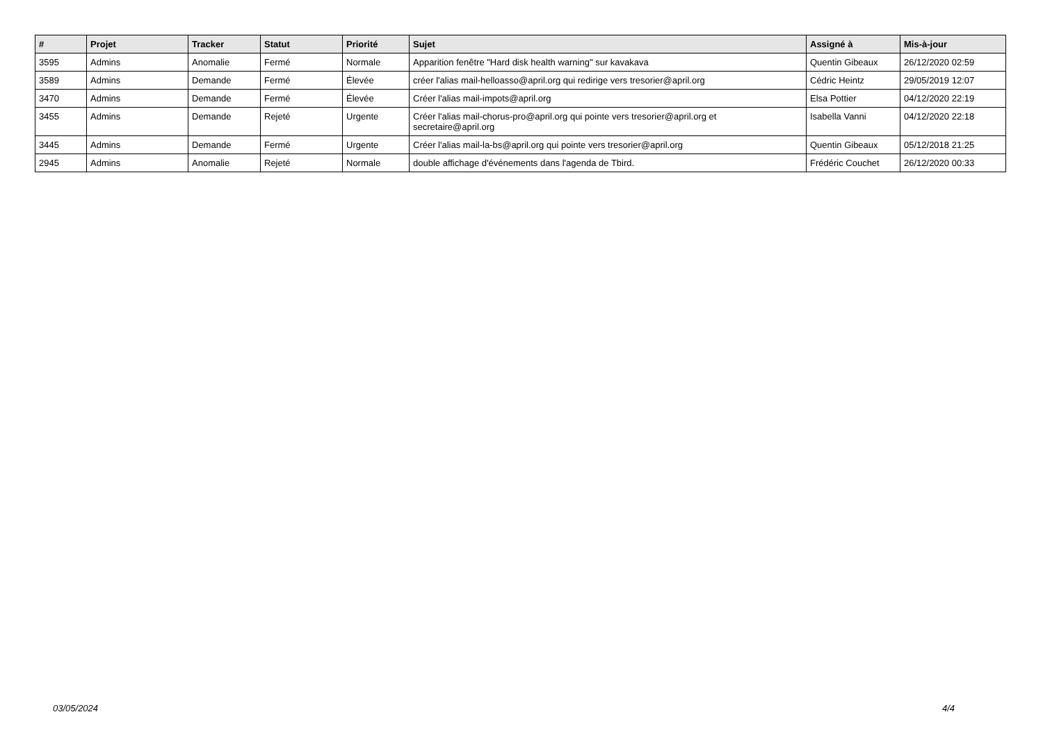| # | Projet | Tracker | Statut | Priorité | Sujet | Assigné à | Mis-à-jour |
| --- | --- | --- | --- | --- | --- | --- | --- |
| 3595 | Admins | Anomalie | Fermé | Normale | Apparition fenêtre "Hard disk health warning" sur kavakava | Quentin Gibeaux | 26/12/2020 02:59 |
| 3589 | Admins | Demande | Fermé | Élevée | créer l'alias mail-helloasso@april.org qui redirige vers tresorier@april.org | Cédric Heintz | 29/05/2019 12:07 |
| 3470 | Admins | Demande | Fermé | Élevée | Créer l'alias mail-impots@april.org | Elsa Pottier | 04/12/2020 22:19 |
| 3455 | Admins | Demande | Rejeté | Urgente | Créer l'alias mail-chorus-pro@april.org qui pointe vers tresorier@april.org et secretaire@april.org | Isabella Vanni | 04/12/2020 22:18 |
| 3445 | Admins | Demande | Fermé | Urgente | Créer l'alias mail-la-bs@april.org qui pointe vers tresorier@april.org | Quentin Gibeaux | 05/12/2018 21:25 |
| 2945 | Admins | Anomalie | Rejeté | Normale | double affichage d'événements dans l'agenda de Tbird. | Frédéric Couchet | 26/12/2020 00:33 |
03/05/2024 4/4